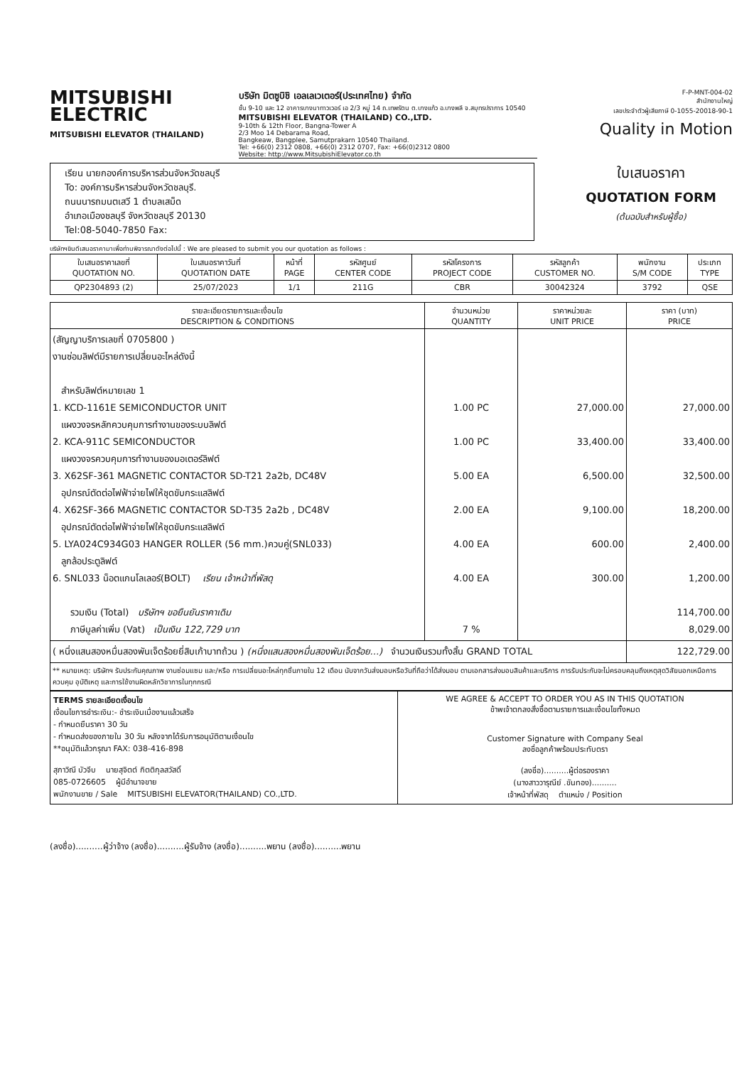MITSUBISHI
ELECTRIC
MITSUBISHI ELEVATOR (THAILAND)
บริษัท มิตซูบิชิ เอลเลเวเตอร์(ประเทศไทย) จำกัด
ชั้น 9-10 และ 12 อาคารบางนาทาวเวอร์ เอ 2/3 หมู่ 14 ถ.เทพรัตน ต.บางแก้ว อ.บางพลี จ.สมุทรปราการ 10540
MITSUBISHI ELEVATOR (THAILAND) CO.,LTD.
9-10th & 12th Floor, Bangna-Tower A
2/3 Moo 14 Debarama Road,
Bangkeaw, Bangplee, Samutprakarn 10540 Thailand.
Tel: +66(0) 2312 0808, +66(0) 2312 0707, Fax: +66(0)2312 0800
Website: http://www.MitsubishiElevator.co.th
F-P-MNT-004-02
สำนักงานใหญ่
เลขประจำตัวผู้เสียภาษี 0-1055-20018-90-1
Quality in Motion
เรียน นายกองค์การบริหารส่วนจังหวัดชลบุรี
To: องค์การบริหารส่วนจังหวัดชลบุรี.
ถนนนารถมนตเสวี 1 ตำบลเสม็ด
อำเภอเมืองชลบุรี จังหวัดชลบุรี 20130
Tel:08-5040-7850 Fax:
ใบเสนอราคา
QUOTATION FORM
(ต้นฉบับสำหรับผู้ซื้อ)
บริษัทฯยินดีเสนอราคามาเพื่อท่านพิจารณาดังต่อไปนี้ : We are pleased to submit you our quotation as follows :
| ใบเสนอราคาเลขที่ QUOTATION NO. | ใบเสนอราคาวันที่ QUOTATION DATE | หน้าที่ PAGE | รหัสศูนย์ CENTER CODE | รหัสโครงการ PROJECT CODE | รหัสลูกค้า CUSTOMER NO. | พนักงาน S/M CODE | ประเภท TYPE |
| --- | --- | --- | --- | --- | --- | --- | --- |
| QP2304893 (2) | 25/07/2023 | 1/1 | 211G | CBR | 30042324 | 3792 | QSE |
| รายละเอียดรายการและเงื่อนไข DESCRIPTION & CONDITIONS | จำนวนหน่วย QUANTITY | ราคาหน่วยละ UNIT PRICE | ราคา (บาท) PRICE |
| --- | --- | --- | --- |
| (สัญญาบริการเลขที่ 0705800 ) งานซ่อมลิฟต์มีรายการเปลี่ยนอะไหล่ดังนี้ สำหรับลิฟต์หมายเลข 1 1. KCD-1161E SEMICONDUCTOR UNIT แผงวงจรหลักควบคุมการทำงานของระบบลิฟต์ 2. KCA-911C SEMICONDUCTOR แผงวงจรควบคุมการทำงานของมอเตอร์ลิฟต์ 3. X62SF-361 MAGNETIC CONTACTOR SD-T21 2a2b, DC48V อุปกรณ์ตัดต่อไฟฟ้าจ่ายไฟให้ชุดขับกระแสลิฟต์ 4. X62SF-366 MAGNETIC CONTACTOR SD-T35 2a2b , DC48V อุปกรณ์ตัดต่อไฟฟ้าจ่ายไฟให้ชุดขับกระแสลิฟต์ 5. LYA024C934G03 HANGER ROLLER (56 mm.)ควบคู่(SNL033) ลูกล้อประตูลิฟต์ 6. SNL033 น็อตแกนโลเลอร์(BOLT) เรียน เจ้าหน้าที่พัสดุ รวมเงิน (Total) บริษัทฯ ขอยืนยันราคาเดิม ภาษีมูลค่าเพิ่ม (Vat) เป็นเงิน 122,729 บาท | 1.00 PC 1.00 PC 5.00 EA 2.00 EA 4.00 EA 4.00 EA 7 % | 27,000.00 33,400.00 6,500.00 9,100.00 600.00 300.00 | 27,000.00 33,400.00 32,500.00 18,200.00 2,400.00 1,200.00 114,700.00 8,029.00 |
| ( หนึ่งแสนสองหมื่นสองพันเจ็ดร้อยยี่สิบเก้าบาทถ้วน ) (หนึ่งแสนสองหมื่นสองพันเจ็ดร้อย...) จำนวนเงินรวมทั้งสิ้น GRAND TOTAL | | | 122,729.00 |
** หมายเหตุ: บริษัทฯ รับประกันคุณภาพ งานซ่อมแซม และ/หรือ การเปลี่ยนอะไหล่ทุกชิ้นภายใน 12 เดือน นับจากวันส่งมอบหรือวันที่ถือว่าได้ส่งมอบ ตามเอกสารส่งมอบสินค้าและบริการ การรับประกันจะไม่ครอบคลุมถึงเหตุสุดวิสัยนอกเหนือการควบคุม อุบัติเหตุ และการใช้งานผิดหลักวิชาการในทุกกรณี
TERMS รายละเอียดเงื่อนไข
เงื่อนไขการชำระเงิน:- ชำระเงินเมื่องานแล้วเสร็จ
- กำหนดยืนราคา 30 วัน
- กำหนดส่งของภายใน 30 วัน หลังจากได้รับการอนุมัติตามเงื่อนไข
**อนุมัติแล้วกรุณา FAX: 038-416-898
สุภาวิณี บัวจีบ นายสุจิตต์ กิตติกุลสวัสดิ์
085-0726605 ผู้มีอำนาจขาย
พนักงานขาย / Sale MITSUBISHI ELEVATOR(THAILAND) CO.,LTD.
WE AGREE & ACCEPT TO ORDER YOU AS IN THIS QUOTATION
ข้าพเจ้าตกลงสั่งซื้อตามรายการและเงื่อนไขทั้งหมด
Customer Signature with Company Seal
ลงชื่อลูกค้าพร้อมประทับตรา
(ลงชื่อ)..........ผู้ต่อรองราคา
(นางสาววารุณีย์ .ขันทอง)..........
เจ้าหน้าที่พัสดุ ตำแหน่ง / Position
(ลงชื่อ)..........ผู้ว่าจ้าง (ลงชื่อ)..........ผู้รับจ้าง (ลงชื่อ)..........พยาน (ลงชื่อ)..........พยาน